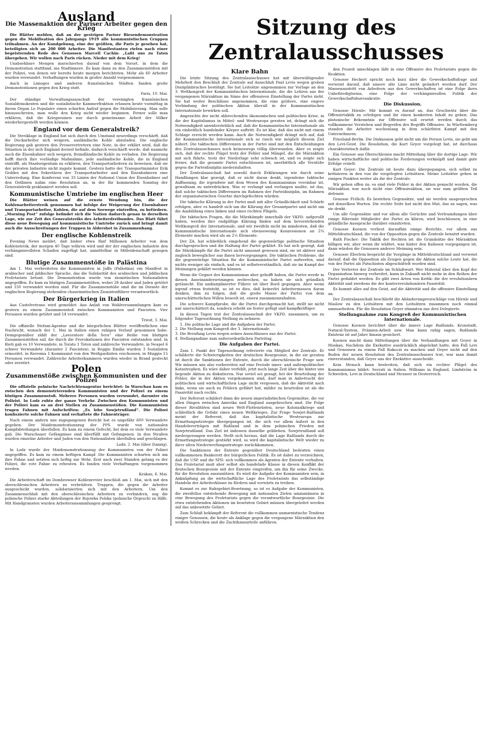Ausland
Die Massenaktion der Pariser Arbeiter gegen den Krieg
Die Blätter melden, daß an der gestrigen Pariser Riesendemonstration gegen die Mobilisation des Jahrgangs 1919 alle kommunistischen Gruppen teilnahmen. An der Kundgebung, eine der größten, die Paris je gesehen hat, beteiligten sich an 200 000 Arbeiter. Die Manifestanten riefen nach einer begeisternden Rede des Genossen Marcell Cachin: „Laßt uns zu Taten übergehen. Wir wollen nach Paris rücken. Nieder mit dem Krieg!
Unabsehbare Mengen marschierten darauf von dem Vorort, in dem die Demonstration stattfand, ins Stadtinnere. Es kam dann zu den Zusammenstößen mit der Polizei, von denen wir bereits heute morgen berichteten. Mehr als 60 Arbeiter wurden verwundet. Verhaftungen wurden in großer Anzahl vorgenommen.
Auch in Limoges und anderen französischen Städten fanden große Demonstrationen gegen den Krieg statt.
Paris, 10. Mai.
Der ständige Verwaltungsausschuß der vereinigten französischen Sozialdemokraten und die sozialistische Kammerfraktion erlassen heute vormittag in ihrem Organ Le Populaire einen scharfen Aufruf gegen die Mobilisierung. Man solle hinausschreien, man wolle den Krieg nicht wieder beginnen. Ferner solle man erklären, daß die Kriegsruinen nur durch gemeinsame Arbeit der Völker wiederhergestellt werden können.
England vor dem Generalstreik?
Die Streiklage in England hat sich durch den Umstand neuerdings verschärft, daß die Dockarbeiter sich weigern, ausländische Kohle abzuladen. Die englische Regierung gab gestern den Pressevertretern eine Note, in der erklärt wird, daß die Situation in der sich England derzeit befinde, dadurch verschärft werde, daß nunmehr auch die Eisenbahner sich weigern, fremdländische Kohle zu verladen. Die Regierung hofft durch ihre vorläufige Maßnahme, jede ausländische Kohle, die in England eintrifft, als Staatseigentum zu erklären, den Transportarbeitern zu beweisen, daß sie der privaten Industrie nicht zugute kommt. Gestern hatte der Transportminister Erik Geddes mit den Sekretären der Transportarbeiter und den Eisenbahnern eine Unterredung. Eine Konferenz von 33 Linien der National Union der Eisenbahner auf den Ostlinien nahm eine Resolution an, in der für kommenden Sonntag der Generalstreik proklamiert werden soll.
Kommunistische Umtriebe im englischen Heer
Die Blätter weisen auf die ernste Wendung hin, die der Kohlenarbeiterstreik genommen hat infolge der Weigerung der Eisenbahner und Transportarbeiter, Kohlen, die auf dem Seewege eintreffen, zu befördern. „Morning Post“ zufolge befindet sich die Nation dadurch genau in derselben Lage, wie zur Zeit des Generalstreiks des Arbeiterdreibundes. Das Blatt führt diese neue Bewegung auf kommunistische Umtriebe zurück und bringt damit auch die Ausschreitungen der Truppen in Aldershot in Zusammenhang.
Der englische Kohlenstreik
Evening News meldet, daß bisher etwa fünf Millionen Arbeiter von dem Kohlenstreik, der morgen 40 Tage währen wird und der der englischen Industrie den verhängnisvollsten Schaden zugefügt hat, unmittelbar in Mitleidenschaft gezogen sind.
Blutige Zusammenstöße in Palästina
Am 1. Mai verbreiteten die Kommunisten in Jaffa (Palästina) ein Manifest in arabischer und jiddischer Sprache, das die Solidarität des arabischen und jiddischen Proletariats betont. Die Demonstration wurde von zionistischen Nationalisten angegriffen. Es kam zu blutigen Zusammenstößen, wobei 28 Araber und Juden getötet und 150 verwundet worden sind. Für die Zusammenstöße sind die im Dienste der englischen Regierung stehenden chauvinistischen Zionistenführer verantwortlich.
Der Bürgerkrieg in Italien
Aus Castelvetrano wird gemeldet: Aus Anlaß von Wahlversammlungen kam es gestern zu einem Zusammenstoß zwischen Kommunisten und Fascisten. Vier Personen wurden getötet und 14 verwundet.
Triest, 3. Mai.
Die offizielle Stefani-Agentur und die bürgerlichen Blätter veröffentlichen eine Nachricht, wonach der 1. Mai in Italien einen ruhigen Verlauf genommen habe. Demgegenüber zählt der „Lavoratore della Sera“ eine Reihe von blutigen Zusammenstößen auf, die durch die Provokationen der Fascisten entstanden sind. In Rieti gab es 10 Verwundete, in Torato 1 Toten und zahlreiche Verwundete, in Neapel 6 schwer Verwundete (darunter 2 Fascisten), in Reggio Emilia wurden 3 Sozialisten ermordet, in Ravenna 1 Kommunist von den Weißgardisten erschossen, in Muggia 15 Personen verwundet. Zahlreiche Arbeiterkammern wurden wieder in Brand gesteckt oder zerstört.
Polen
Zusammenstöße zwischen Kommunisten und der Polizei
Die offizielle polnische Nachrichtenagentur berichtet: In Warschau kam es zwischen den demonstrierenden Kommunisten und der Polizei zu einem blutigen Zusammenstoß. Mehrere Personen wurden verwundet, darunter ein Polizist. In Lodz ruhte der ganze Verkehr. Zwischen den Kommunisten und der Polizei kam es an drei Stellen zu Zusammenstößen. Die Kommunisten trugen Fahnen mit Aufschriften: „Es lebe Sowjetrußland“. Die Polizei konfiszierte solche Fahnen und verhaftete die Fahnenträger.
Nach einem andern uns zugegangenen Bericht hat es ungefähr 600 Verwundete gegeben. Der Maidemonstrationszug der PPS. wurde von nationalen Kampfabteilungen überfallen. Es kam zu einem Gefecht, bei dem es viele Verwundete gab. Die Warschauer Gefängnisse sind überfüllt mit Gefangenen. In den Straßen wurden einzelne Arbeiter und Juden von den Nationalisten überfallen und geschlagen.
Lodz, 2. Mai (über Danzig).
In Lodz wurde der Maidemonstrationszug der Kommunisten von der Polizei angegriffen. Es kam zu einem heftigen Kampf. Die Kommunisten scharten sich um ihre Fahne und setzten sich heftig zur Wehr. Erst nach zwei Stunden gelang es der Polizei, die rote Fahne zu erbeuten. Es fanden viele Verhaftungen vorgenommen werden.
Krakau, 6. Mai.
Die Arbeiterschaft im Dombrowaer Kohlenrevier beschloß am 1. Mai, sich mit den oberschlesischen Arbeitern zu verbrüdern. Truppen, die gegen die Arbeiter ausgeschickt wurden, solidarisierten sich mit den Arbeitern. Um den Zusammenschluß mit den oberschlesischen Arbeitern zu verhindern, zog die polnische Polizei starke Abteilungen der Bojowka Polska (polnische Orgesch) zu Hilfe. Mit Handgranaten wurden Arbeiteransammlungen gesprengt.
Sitzung des Zentralausschusses
Klare Bahn
Die letzte Sitzung des Zentralausschusses hat mit überwältigender Mehrheit den Beschluß der Zentrale auf Ausschluß Paul Levis wegen groben Disziplinbruches bestätigt. Sie hat Leitsätze angenommen zur Vorlage an den 3. Weltkongreß der Kommunistischen Internationale, die die Lehren aus der vergangenen Märzaktion im Sinne der offensiven Einstellung der Partei zieht. Sie hat weiter Beschlüsse angenommen, die eine größere, eine engere Verbindung der politischen Aktion überall in der Kommunistischen Internationale bewirken soll.
Angesichts der nicht abbrechenden ökonomischen und politischen Krise, in die der Kapitalismus in Mittel- und Westeuropa geraten ist, drängt sich die Notwendigkeit unwiderstehlich auf, daß die Kommunistische Internationale als ein einheitlich handelnder Körper auftritt. Es ist klar, daß das nicht mit einem Schlage erreicht werden kann. Auch die Notwendigkeit drängt sich auf, daß die Kommunistische Internationale sich so rasch wie möglich diesem Ziel nähert. Die taktischen Differenzen in der Partei sind mit den Entscheidungen des Zentralausschusses noch keineswegs völlig überwunden. Aber es zeigte sich, daß der rechte Flügel trotz der Fehler und Mängel, die die Märzaktion mit sich führte, trotz der Niederlage sehr schwach ist, und es zeigte sich ferner, daß die gesamte Partei entschlossen ist, unerbittlich alle Verstöße gegen die Parteidisziplin niederzuhalten.
Der Zentralausschuß hat sowohl durch Erklärungen wie durch seine Handlungen klar gezeigt, daß er nicht daran denkt, irgendeine taktische Auffassung, die irgendwie mit dem Wesen des Kommunismus vereinbar ist, gewaltsam zu unterdrücken. Was er verlangt und verlangen mußte, ist das, daß solche taktischen Differenzen im Rahmen der Parteidisziplin, im Rahmen der organisatorischen Gesetze durchgefochten würden.
Die taktische Klärung in der Partei muß mit aller Gründlichkeit und Schärfe erfolgen, aber es handelt sich um die Klärung der Gesamtpartei und nicht um die Ausbildung eines linken und eines rechten Flügels.
Die taktischen Fragen, die die Märzkämpfe innerhalb der VKPD. aufgerollt haben, werden ihre endgültige Klärung finden auf dem bevorstehenden Weltkongreß der Internationale, und wir zweifeln nicht im mindesten, daß die Kommunistische Internationale sich ebensowenig Konzessionen an 2¾ Elemente machen wird als an 2½ Elemente.
Der ZA. hat schließlich eingehend die gegenwärtige politische Situation durchgesprochen und die Haltung der Partei geklärt. Es hat sich gezeigt, daß die Märzkämpfe für die Partei nicht umsonst gewesen sind, sie ist aktiver und zugleich beweglicher aus ihnen hervorgegangen. Die taktischen Probleme, die die gegenwärtige Situation für die Kommunistische Partei aufwerfen, sind nichts weniger als einfach, und es ist selbstverständlich, daß sie im Kampf der Meinungen geklärt werden können.
Wenn die Gegner des Kommunismus aber gehofft haben, die Partei werde in diesen Auseinandersetzungen zerbrechen, so haben sie sich gründlich getäuscht. Ein undisziplinierter Führer ist über Bord gegangen. Aber wenn irgend etwas feststeht, so ist es dies, daß keinerlei Arbeitermassen daran denken, ihm zu folgen, daß die große Masse der Partei von dem unerschütterlichen Willen beseelt ist, eisern zusammenzuhalten.
Die schwere Kampfprobe, die die Partei durchgemacht hat, stellt sie nicht nur unerschüttert da, sondern erhebt sie fester gefügt und kampfkräftiger.
In diesen Tagen trat der Zentralausschuß der VKPD. zusammen, um zu folgender Tagesordnung Stellung zu nehmen:
1. Die politische Lage und die Aufgaben der Partei.
2. Die Stellung zum Kongreß der 3. Internationale.
3. Die Berufung Levis wegen seines Ausschlusses aus der Partei.
4. Stellungnahme zum außerordentlichen Parteitag.
Die Aufgaben der Partei.
Zum 1. Punkt der Tagesordnung referierte ein Mitglied der Zentrale. Er schilderte die Schwierigkeiten der deutschen Bourgeoisie, in die sie geraten ist durch die Sanktionen der Entente, durch die oberschlesische Frage usw. Wir müssen uns also vorbereiten auf eine Periode inner- und außenpolitischer Katastrophen. Es wäre daher verfehlt, jetzt noch lange Zeit über die hinter uns liegende Aktion zu diskutieren. Nur soviel sei gesagt, bei der Beurteilung der Fehler, die in der Aktion vorgekommen sind, darf man in Anbetracht der politischen und wirtschaftlichen Lage nicht vergessen, daß die Aktivität nach links, wenn sie auch zu Fehlern geführt hat, milder zu beurteilen ist als die Passivität nach rechts.
Der Referent schildert dann die neuen imperialistischen Gegensätze, die vor allen Dingen zwischen Amerika und England ausgebrochen sind. Die Folge dieser Rivalitäten sind neues Welt-Flottenrüsten, neue Kolonialkriege und schließlich die Gefahr eines neuen Weltkrieges. Zur Frage Sowjet-Rußlands meint der Referent, daß das kapitalistische Westeuropa zur Ermattungsstrategie übergegangen ist, die sich vor allem äußert in den Handelsverträgen mit Rußland und in dem polnischen Frieden mit Sowjetrußland. Das Ziel ist indessen dasselbe geblieben. Sowjetrußland soll niedergerungen werden. Stellt sich heraus, daß die Lage Rußlands durch die Ermattungsstrategie gestärkt wird, so wird die kapitalistische Welt wieder zu ihrer alten Niederwerfungsstrategie zurückkommen.
Die Sanktionen der Entente gegenüber Deutschland bedeuten einen vollkommenen Bankerott der bürgerlichen Politik. Es ist dabei zu verzeichnen, daß die USP. und die SPD. sich vollkommen als Agenten der Entente verhalten. Das Proletariat muß aber selbst als handelnde Klasse in diesen Konflikt der deutschen Bourgeoisie mit der Entente eingreifen, um ihn für seine Zwecke, für die Revolution auszunützen. Es wird die Aufgabe der Kommunisten sein, in Anknüpfung an die wirtschaftliche Lage des Proletariats das selbständige Handeln der Arbeiterklasse zu fördern und vorwärts zu treiben.
Kommt es zur Ruhrgebiet-Besetzung, so ist es Aufgabe der Kommunisten, die zweifellos entstehende Bewegung mit nationalen Zielen umzumünzen in eine Bewegung des Proletariats gegen die verantwortliche Bourgeoisie. Die etwa entstehenden Aktionen im besetzten Gebiet müssen übergeleitet werden auf das unbesetzte Gebiet.
Zum Schluß bekämpft der Referent die vollkommen unmarxistische Tendenz einiger Genossen, die heute als Anklage gegen die vergangene Märzaktion den weißen Schrecken und die Zuchthausurteile anführen.
den Prozeß umschlagen läßt in eine Offensive des Proletariats gegen die Reaktion.
Genosse Heckert spricht noch kurz über die Gewerkschaftsfrage und verweist darauf, daß unsere alte Linie nicht geändert werden darf. Der Massenaustritt von Arbeitern aus den Gewerkschaften ist eine Folge ihres Unbefriedigtseins, eine Folge der verhängnisvollen Politik der Gewerkschaftsbureaukratie.
Die Diskussion.
Genosse Hörnle: Mir kommt es darauf an, das Geschwätz über die Offensivtaktik zu erledigen und ihr einen konkreten Inhalt zu geben. Das platonische Bekenntnis zur Offensive soll ersetzt werden durch das vollkommene Verstehen und Begreifen des Begriffs Offensive. In Württemberg standen die Arbeiter wochenlang in dem schärfsten Kampf mit den Unternehmern.
Friesland-Berlin. Die Diskussion geht nicht um die Person Levis, sie geht um den Levi-Geist. Die Resolution, die Kurt Geyer vorgelegt hat, ist durchaus charakteristisch dafür.
Ein Genosse aus Oberschlesien macht Mitteilung über die dortige Lage. Wir haben wirtschaftliche und politische Forderungen verknüpft und damit gute Erfolge erzielt.
Kurt Geyer: Die Zentrale ist heute dazu übergegangen, sich selbst zu kritisieren in den von ihr vorgelegten Leitsätzen. Meine Leitsätze gehen in einigen Punkten weiter als die der Zentrale.
Wir geben offen zu: es sind viele Fehler in der Aktion gemacht worden, die Märzaktion war noch nicht eine Offensivaktion, sie war zum größten Teil defensiv.
Genosse Frölich: Es bestehen Gegensätze, und sie werden ausgesprochen mit denselben Worten. Die rechte Seite hat nicht den Mut, das zu sagen, was sie denkt.
Um alle Gegensätze und vor allem alle Gerüchte und Verleumdungen über einige führende Mitglieder der Partei zu klären, wird beschlossen, in eine gründliche Aussprache darüber einzutreten.
Genosse Koenen verliest daraufhin einige Berichte, vor allem aus Mitteldeutschland, die von der Opposition gegen die Zentrale benutzt wurden.
Ruth Fischer: Die Taktik der Rechten ist: die Grundsätze der Märzaktion billigen wir, aber wenn ihr wüßtet, was hinter den Kulissen vorgegangen ist, dann würden die Genossen anderer Meinung sein.
Genosse Eberlein bespricht die Vorgänge in Mitteldeutschland und verweist darauf, daß die Opposition als Zeugen gegen die Aktion solche Leute hat, die von der Partei als Putschisten abgeschüttelt worden sind.
Der Vertreter der Zentrale im Schlußwort: Wer Material über den Kopf der Organisation hinweg verbreitet, kann in Zukunft nicht mehr in den Reihen der Partei geduldet werden. Es gibt zwei Arten von Kritik: die der revolutionären Aktivität und zweitens die der konterrevolutionären Passivität.
Es kommt alles auf den Geist, auf die Aktivität und die offensive Einstellung an.
Der Zentralausschuß beschließt die Abänderungsvorschläge von Hörnle und Maslow zu den Leitsätzen mit den Leitsätzen zusammen noch einmal umzuarbeiten. Für die Resolution Geyer stimmten nur drei Delegierte.
Stellungnahme zum Kongreß der Kommunistischen Internationale.
Genosse Koenen berichtet über die innere Lage Rußlands. Kronstadt, Natural-System, Prämien-Arbeit usw. Man kann ruhig sagen, Rußlands Existenz ist auf Jahre hinaus gesichert.
Koenen macht dann Mitteilungen über die Verhandlungen mit Geyer in Moskau. Nachdem die Exekutive ausdrücklich abgelehnt hatte, den Fall Levi und Genossen zu einem Fall Rakoczi zu machen und Geyer nicht auf den Boden der neuen Resolution des Zentralausschusses trat, war man damit einverstanden, daß Geyer aus der Exekutive ausscheide.
Kein Mensch kann bestreiten, daß sich ein rechter Flügel des Kommunismus bildet: Serrati in Italien, Williams in England, Lindström in Schweden, Levi in Deutschland und Strasser in Oesterreich.